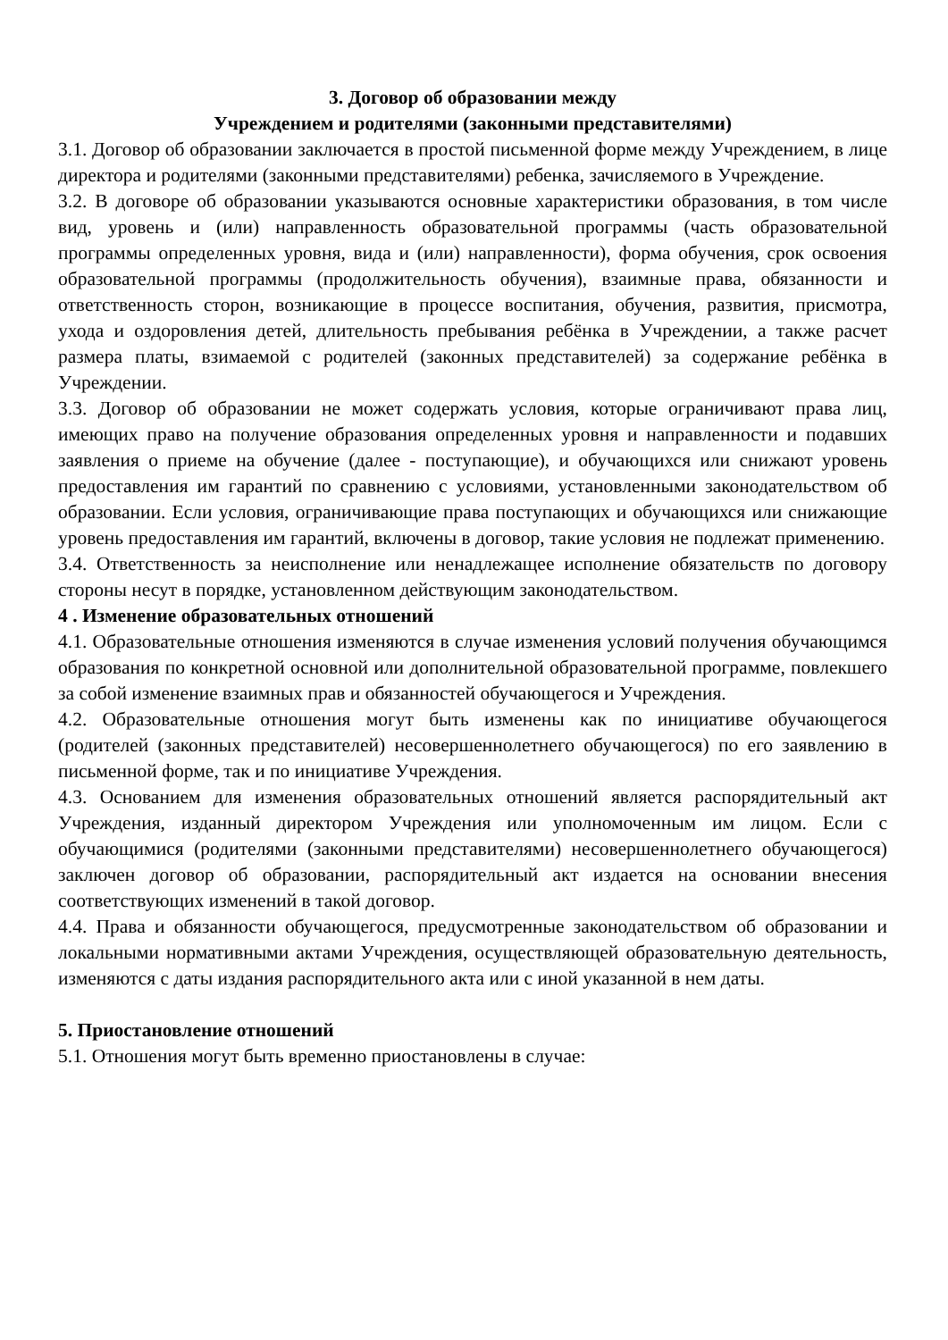3. Договор об образовании между
Учреждением и родителями (законными представителями)
3.1. Договор об образовании заключается в простой письменной форме между Учреждением, в лице директора и родителями (законными представителями) ребенка, зачисляемого в Учреждение.
3.2. В договоре об образовании указываются основные характеристики образования, в том числе вид, уровень и (или) направленность образовательной программы (часть образовательной программы определенных уровня, вида и (или) направленности), форма обучения, срок освоения образовательной программы (продолжительность обучения), взаимные права, обязанности и ответственность сторон, возникающие в процессе воспитания, обучения, развития, присмотра, ухода и оздоровления детей, длительность пребывания ребёнка в Учреждении, а также расчет размера платы, взимаемой с родителей (законных представителей) за содержание ребёнка в Учреждении.
3.3. Договор об образовании не может содержать условия, которые ограничивают права лиц, имеющих право на получение образования определенных уровня и направленности и подавших заявления о приеме на обучение (далее - поступающие), и обучающихся или снижают уровень предоставления им гарантий по сравнению с условиями, установленными законодательством об образовании. Если условия, ограничивающие права поступающих и обучающихся или снижающие уровень предоставления им гарантий, включены в договор, такие условия не подлежат применению.
3.4. Ответственность за неисполнение или ненадлежащее исполнение обязательств по договору стороны несут в порядке, установленном действующим законодательством.
4 . Изменение образовательных отношений
4.1. Образовательные отношения изменяются в случае изменения условий получения обучающимся образования по конкретной основной или дополнительной образовательной программе, повлекшего за собой изменение взаимных прав и обязанностей обучающегося и Учреждения.
4.2. Образовательные отношения могут быть изменены как по инициативе обучающегося (родителей (законных представителей) несовершеннолетнего обучающегося) по его заявлению в письменной форме, так и по инициативе Учреждения.
4.3. Основанием для изменения образовательных отношений является распорядительный акт Учреждения, изданный директором Учреждения или уполномоченным им лицом. Если с обучающимися (родителями (законными представителями) несовершеннолетнего обучающегося) заключен договор об образовании, распорядительный акт издается на основании внесения соответствующих изменений в такой договор.
4.4. Права и обязанности обучающегося, предусмотренные законодательством об образовании и локальными нормативными актами Учреждения, осуществляющей образовательную деятельность, изменяются с даты издания распорядительного акта или с иной указанной в нем даты.
5. Приостановление отношений
5.1. Отношения могут быть временно приостановлены в случае: